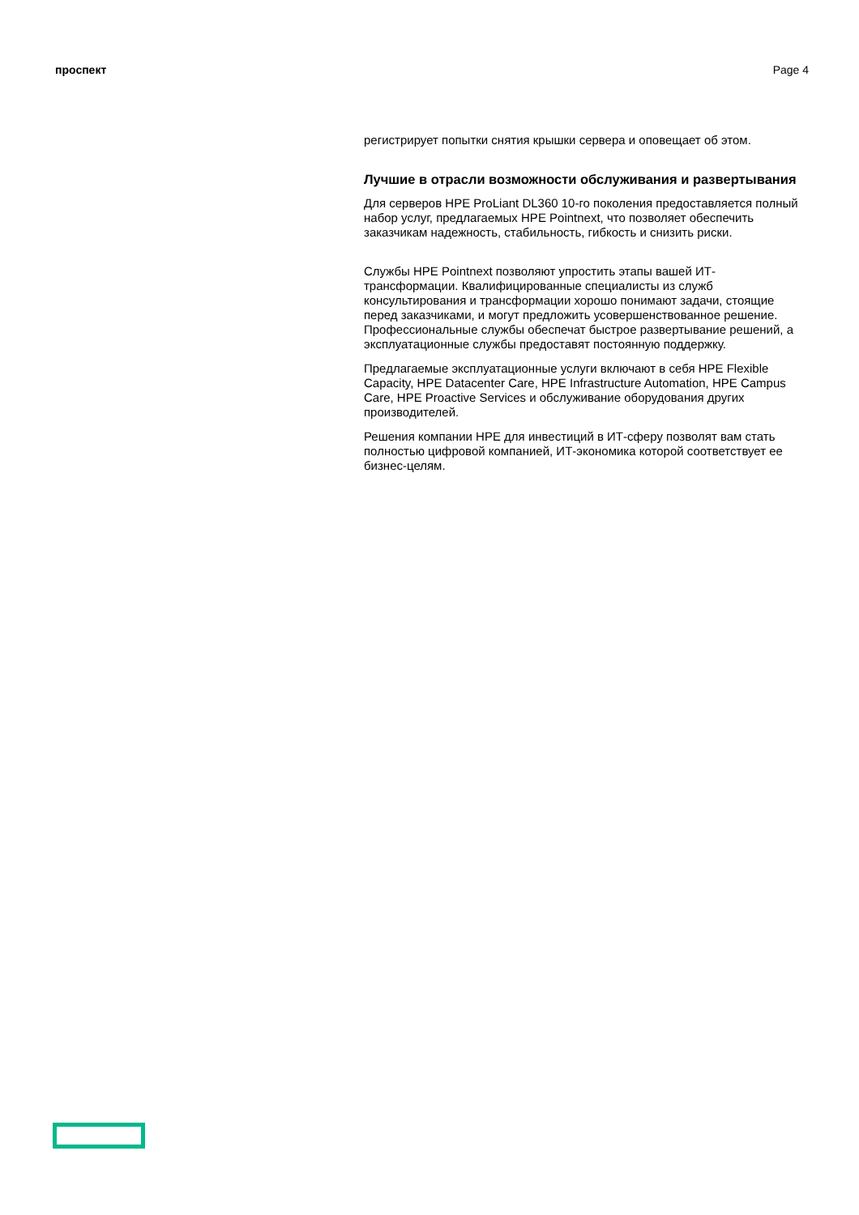проспект Page 4
регистрирует попытки снятия крышки сервера и оповещает об этом.
Лучшие в отрасли возможности обслуживания и развертывания
Для серверов HPE ProLiant DL360 10-го поколения предоставляется полный набор услуг, предлагаемых HPE Pointnext, что позволяет обеспечить заказчикам надежность, стабильность, гибкость и снизить риски.
Службы HPE Pointnext позволяют упростить этапы вашей ИТ-трансформации. Квалифицированные специалисты из служб консультирования и трансформации хорошо понимают задачи, стоящие перед заказчиками, и могут предложить усовершенствованное решение. Профессиональные службы обеспечат быстрое развертывание решений, а эксплуатационные службы предоставят постоянную поддержку.
Предлагаемые эксплуатационные услуги включают в себя HPE Flexible Capacity, HPE Datacenter Care, HPE Infrastructure Automation, HPE Campus Care, HPE Proactive Services и обслуживание оборудования других производителей.
Решения компании HPE для инвестиций в ИТ-сферу позволят вам стать полностью цифровой компанией, ИТ-экономика которой соответствует ее бизнес-целям.